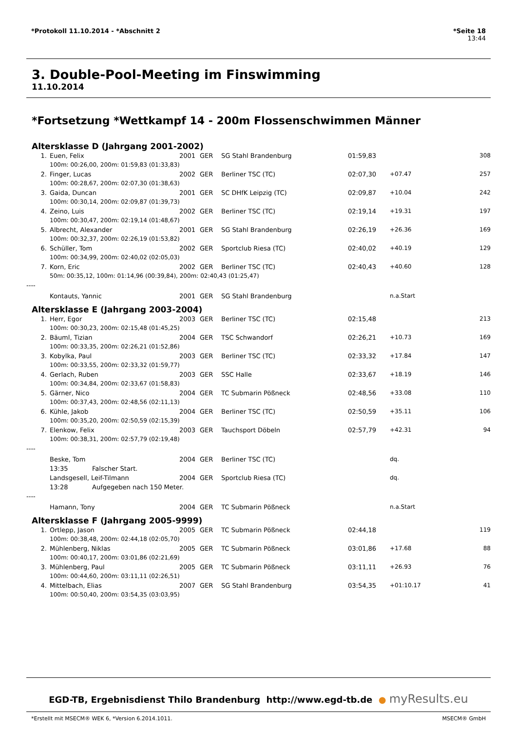*Protokoll 11.10.2014 - *Abschnitt 2 *Seite 18
13:44
3. Double-Pool-Meeting im Finswimming
11.10.2014
*Fortsetzung *Wettkampf 14 - 200m Flossenschwimmen Männer
Altersklasse D (Jahrgang 2001-2002)
| 1. | Euen, Felix | 2001 | GER | SG Stahl Brandenburg | 01:59,83 | | 308 |
| 100m: 00:26,00, 200m: 01:59,83 (01:33,83) | | | | | | | |
| 2. | Finger, Lucas | 2002 | GER | Berliner TSC (TC) | 02:07,30 | +07.47 | 257 |
| 100m: 00:28,67, 200m: 02:07,30 (01:38,63) | | | | | | | |
| 3. | Gaida, Duncan | 2001 | GER | SC DHfK Leipzig (TC) | 02:09,87 | +10.04 | 242 |
| 100m: 00:30,14, 200m: 02:09,87 (01:39,73) | | | | | | | |
| 4. | Zeino, Luis | 2002 | GER | Berliner TSC (TC) | 02:19,14 | +19.31 | 197 |
| 100m: 00:30,47, 200m: 02:19,14 (01:48,67) | | | | | | | |
| 5. | Albrecht, Alexander | 2001 | GER | SG Stahl Brandenburg | 02:26,19 | +26.36 | 169 |
| 100m: 00:32,37, 200m: 02:26,19 (01:53,82) | | | | | | | |
| 6. | Schüller, Tom | 2002 | GER | Sportclub Riesa (TC) | 02:40,02 | +40.19 | 129 |
| 100m: 00:34,99, 200m: 02:40,02 (02:05,03) | | | | | | | |
| 7. | Korn, Eric | 2002 | GER | Berliner TSC (TC) | 02:40,43 | +40.60 | 128 |
| 50m: 00:35,12, 100m: 01:14,96 (00:39,84), 200m: 02:40,43 (01:25,47) | | | | | | | |
| ---- | | | | | | | |
| | Kontauts, Yannic | 2001 | GER | SG Stahl Brandenburg | | n.a.Start | |
Altersklasse E (Jahrgang 2003-2004)
| 1. | Herr, Egor | 2003 | GER | Berliner TSC (TC) | 02:15,48 | | 213 |
| 100m: 00:30,23, 200m: 02:15,48 (01:45,25) | | | | | | | |
| 2. | Bäuml, Tizian | 2004 | GER | TSC Schwandorf | 02:26,21 | +10.73 | 169 |
| 100m: 00:33,35, 200m: 02:26,21 (01:52,86) | | | | | | | |
| 3. | Kobylka, Paul | 2003 | GER | Berliner TSC (TC) | 02:33,32 | +17.84 | 147 |
| 100m: 00:33,55, 200m: 02:33,32 (01:59,77) | | | | | | | |
| 4. | Gerlach, Ruben | 2003 | GER | SSC Halle | 02:33,67 | +18.19 | 146 |
| 100m: 00:34,84, 200m: 02:33,67 (01:58,83) | | | | | | | |
| 5. | Gärner, Nico | 2004 | GER | TC Submarin Pößneck | 02:48,56 | +33.08 | 110 |
| 100m: 00:37,43, 200m: 02:48,56 (02:11,13) | | | | | | | |
| 6. | Kühle, Jakob | 2004 | GER | Berliner TSC (TC) | 02:50,59 | +35.11 | 106 |
| 100m: 00:35,20, 200m: 02:50,59 (02:15,39) | | | | | | | |
| 7. | Elenkow, Felix | 2003 | GER | Tauchsport Döbeln | 02:57,79 | +42.31 | 94 |
| 100m: 00:38,31, 200m: 02:57,79 (02:19,48) | | | | | | | |
| ---- | | | | | | | |
| | Beske, Tom | 2004 | GER | Berliner TSC (TC) | | dq. | |
| | 13:35 Falscher Start. | | | | | | |
| | Landsgesell, Leif-Tilmann | 2004 | GER | Sportclub Riesa (TC) | | dq. | |
| | 13:28 Aufgegeben nach 150 Meter. | | | | | | |
| ---- | | | | | | | |
| | Hamann, Tony | 2004 | GER | TC Submarin Pößneck | | n.a.Start | |
Altersklasse F (Jahrgang 2005-9999)
| 1. | Ortlepp, Jason | 2005 | GER | TC Submarin Pößneck | 02:44,18 | | 119 |
| 100m: 00:38,48, 200m: 02:44,18 (02:05,70) | | | | | | | |
| 2. | Mühlenberg, Niklas | 2005 | GER | TC Submarin Pößneck | 03:01,86 | +17.68 | 88 |
| 100m: 00:40,17, 200m: 03:01,86 (02:21,69) | | | | | | | |
| 3. | Mühlenberg, Paul | 2005 | GER | TC Submarin Pößneck | 03:11,11 | +26.93 | 76 |
| 100m: 00:44,60, 200m: 03:11,11 (02:26,51) | | | | | | | |
| 4. | Mittelbach, Elias | 2007 | GER | SG Stahl Brandenburg | 03:54,35 | +01:10.17 | 41 |
| 100m: 00:50,40, 200m: 03:54,35 (03:03,95) | | | | | | | |
EGD-TB, Ergebnisdienst Thilo Brandenburg http://www.egd-tb.de ● myResults.eu
*Erstellt mit MSECM® WEK 6, *Version 6.2014.1011. MSECM® GmbH